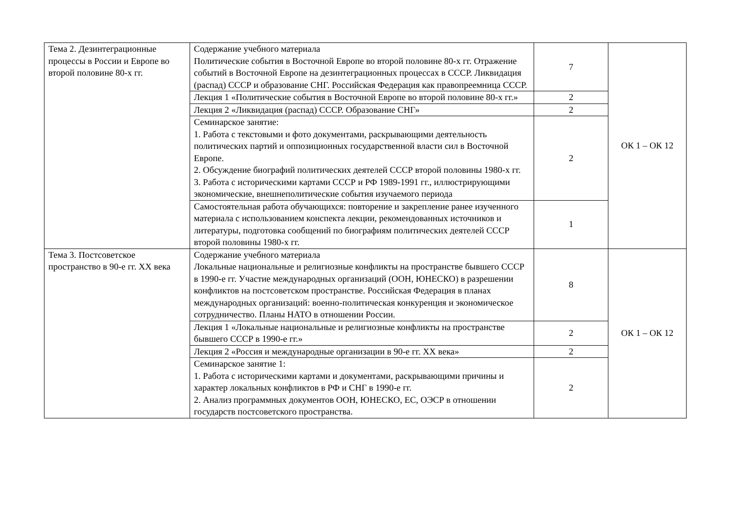| Тема 2. Дезинтеграционные процессы в России и Европе во второй половине 80-х гг. | Содержание учебного материала Политические события в Восточной Европе во второй половине 80-х гг. Отражение событий в Восточной Европе на дезинтеграционных процессах в СССР. Ликвидация (распад) СССР и образование СНГ. Российская Федерация как правопреемница СССР. | 7 | ОК 1 – ОК 12 |
| | Лекция 1 «Политические события в Восточной Европе во второй половине 80-х гг.» | 2 | |
| | Лекция 2 «Ликвидация (распад) СССР. Образование СНГ» | 2 | |
| | Семинарское занятие: 1. Работа с текстовыми и фото документами, раскрывающими деятельность политических партий и оппозиционных государственной власти сил в Восточной Европе. 2. Обсуждение биографий политических деятелей СССР второй половины 1980-х гг. 3. Работа с историческими картами СССР и РФ 1989-1991 гг., иллюстрирующими экономические, внешнеполитические события изучаемого периода | 2 | |
| | Самостоятельная работа обучающихся: повторение и закрепление ранее изученного материала с использованием конспекта лекции, рекомендованных источников и литературы, подготовка сообщений по биографиям политических деятелей СССР второй половины 1980-х гг. | 1 | |
| Тема 3. Постсоветское пространство в 90-е гг. XX века | Содержание учебного материала Локальные национальные и религиозные конфликты на пространстве бывшего СССР в 1990-е гг. Участие международных организаций (ООН, ЮНЕСКО) в разрешении конфликтов на постсоветском пространстве. Российская Федерация в планах международных организаций: военно-политическая конкуренция и экономическое сотрудничество. Планы НАТО в отношении России. | 8 | ОК 1 – ОК 12 |
| | Лекция 1 «Локальные национальные и религиозные конфликты на пространстве бывшего СССР в 1990-е гг.» | 2 | |
| | Лекция 2 «Россия и международные организации в 90-е гг. XX века» | 2 | |
| | Семинарское занятие 1: 1. Работа с историческими картами и документами, раскрывающими причины и характер локальных конфликтов в РФ и СНГ в 1990-е гг. 2. Анализ программных документов ООН, ЮНЕСКО, ЕС, ОЭСР в отношении государств постсоветского пространства. | 2 | |